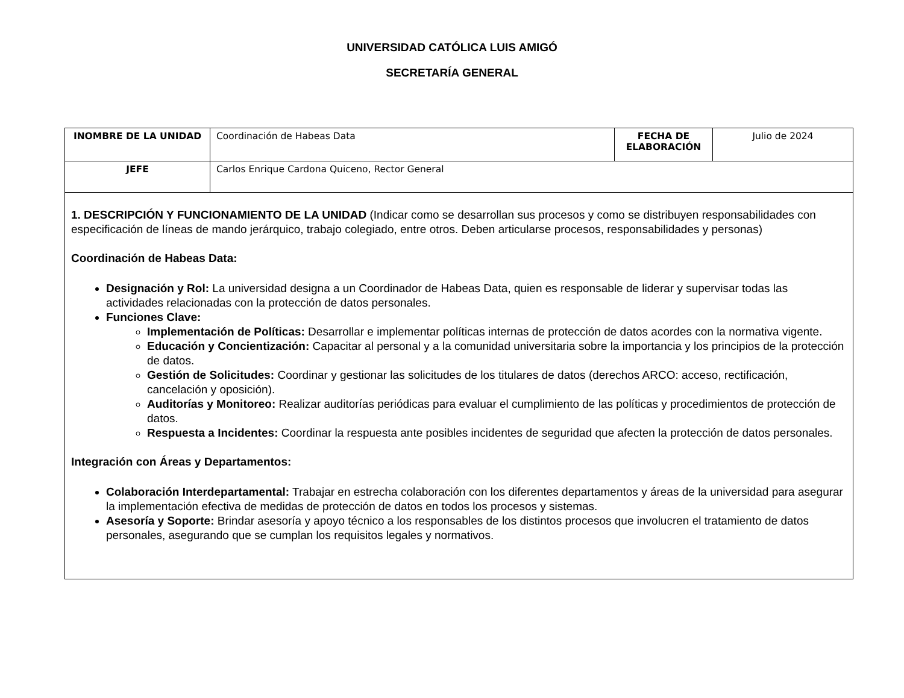UNIVERSIDAD CATÓLICA LUIS AMIGÓ
SECRETARÍA GENERAL
| INOMBRE DE LA UNIDAD | Coordinación de Habeas Data | FECHA DE ELABORACIÓN | Julio de 2024 |
| JEFE | Carlos Enrique Cardona Quiceno, Rector General | | |
| 1. DESCRIPCIÓN Y FUNCIONAMIENTO DE LA UNIDAD (Indicar como se desarrollan sus procesos y como se distribuyen responsabilidades con especificación de líneas de mando jerárquico, trabajo colegiado, entre otros. Deben articularse procesos, responsabilidades y personas) Coordinación de Habeas Data: Designación y Rol: La universidad designa a un Coordinador de Habeas Data, quien es responsable de liderar y supervisar todas las actividades relacionadas con la protección de datos personales. Funciones Clave: Implementación de Políticas: Desarrollar e implementar políticas internas de protección de datos acordes con la normativa vigente. Educación y Concientización: Capacitar al personal y a la comunidad universitaria sobre la importancia y los principios de la protección de datos. Gestión de Solicitudes: Coordinar y gestionar las solicitudes de los titulares de datos (derechos ARCO: acceso, rectificación, cancelación y oposición). Auditorías y Monitoreo: Realizar auditorías periódicas para evaluar el cumplimiento de las políticas y procedimientos de protección de datos. Respuesta a Incidentes: Coordinar la respuesta ante posibles incidentes de seguridad que afecten la protección de datos personales. Integración con Áreas y Departamentos: Colaboración Interdepartamental: Trabajar en estrecha colaboración con los diferentes departamentos y áreas de la universidad para asegurar la implementación efectiva de medidas de protección de datos en todos los procesos y sistemas. Asesoría y Soporte: Brindar asesoría y apoyo técnico a los responsables de los distintos procesos que involucren el tratamiento de datos personales, asegurando que se cumplan los requisitos legales y normativos. | | | |